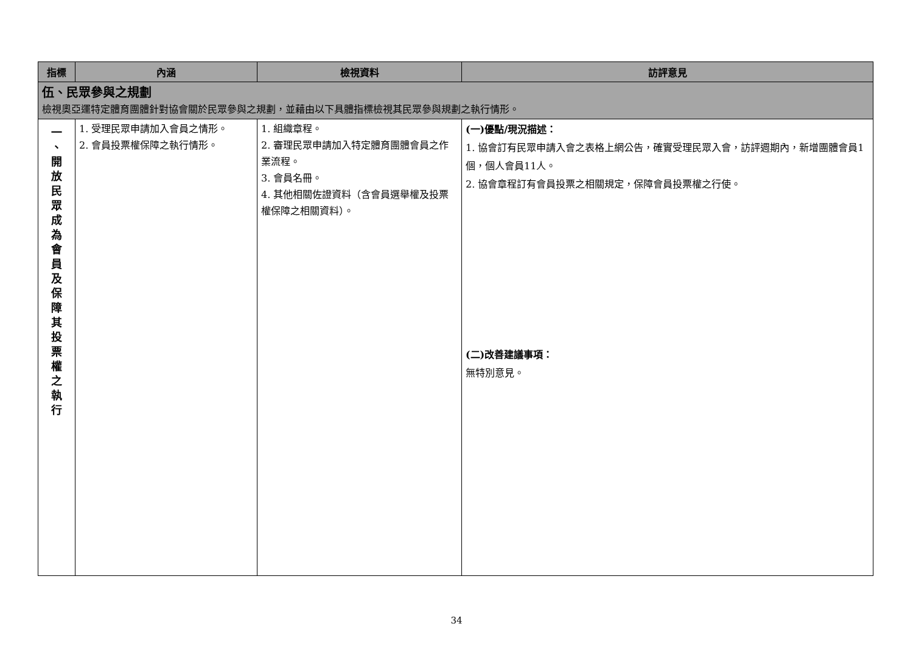| 指標 | 內涵 | 檢視資料 | 訪評意見 |
| --- | --- | --- | --- |
| 伍、民眾參與之規劃 檢視奧亞運特定體育團體針對協會關於民眾參與之規劃，並藉由以下具體指標檢視其民眾參與規劃之執行情形。 | | | |
| 一 、 開 放 民 眾 成 為 會 員 及 保 障 其 投 票 權 之 執 行 | 1. 受理民眾申請加入會員之情形。 2. 會員投票權保障之執行情形。 | 1. 組織章程。 2. 審理民眾申請加入特定體育團體會員之作業流程。 3. 會員名冊。 4. 其他相關佐證資料（含會員選舉權及投票權保障之相關資料）。 | (一)優點/現況描述： 1. 協會訂有民眾申請入會之表格上網公告，確實受理民眾入會，訪評週期內，新增團體會員1個，個人會員11人。 2. 協會章程訂有會員投票之相關規定，保障會員投票權之行使。 (二)改善建議事項： 無特別意見。 |
34